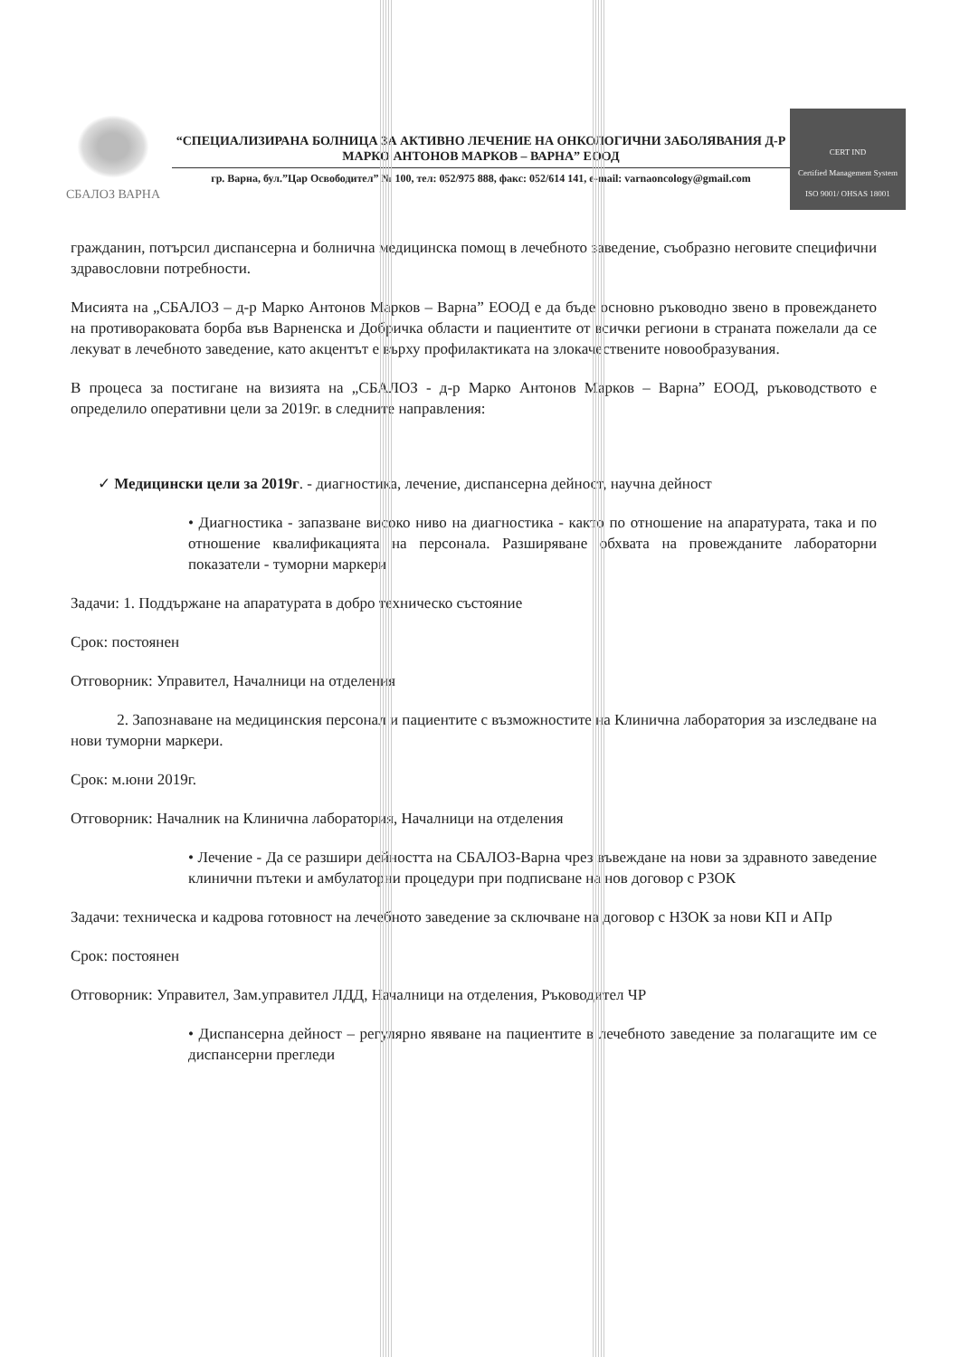СБАЛОЗ ВАРНА
“СПЕЦИАЛИЗИРАНА БОЛНИЦА ЗА АКТИВНО ЛЕЧЕНИЕ НА ОНКОЛОГИЧНИ ЗАБОЛЯВАНИЯ Д-Р МАРКО АНТОНОВ МАРКОВ – ВАРНА” ЕООД
гр. Варна, бул.”Цар Освободител” № 100, тел: 052/975 888, факс: 052/614 141, e-mail: varnaoncology@gmail.com
CERT IND
Certified Management System
ISO 9001/ OHSAS 18001
гражданин, потърсил диспансерна и болнична медицинска помощ в лечебното заведение, съобразно неговите специфични здравословни потребности.
Мисията на „СБАЛОЗ – д-р Марко Антонов Марков – Варна” ЕООД е да бъде основно ръководно звено в провеждането на противораковата борба във Варненска и Добричка области и пациентите от всички региони в страната пожелали да се лекуват в лечебното заведение, като акцентът е върху профилактиката на злокачествените новообразувания.
В процеса за постигане на визията на „СБАЛОЗ - д-р Марко Антонов Марков – Варна” ЕООД, ръководството е определило оперативни цели за 2019г. в следните направления:
✓ Медицински цели за 2019г. - диагностика, лечение, диспансерна дейност, научна дейност
• Диагностика - запазване високо ниво на диагностика - както по отношение на апаратурата, така и по отношение квалификацията на персонала. Разширяване обхвата на провежданите лабораторни показатели - туморни маркери
Задачи: 1. Поддържане на апаратурата в добро техническо състояние
Срок: постоянен
Отговорник: Управител, Началници на отделения
2. Запознаване на медицинския персонал и пациентите с възможностите на Клинична лаборатория за изследване на нови туморни маркери.
Срок: м.юни 2019г.
Отговорник: Началник на Клинична лаборатория, Началници на отделения
• Лечение - Да се разшири дейността на СБАЛОЗ-Варна чрез въвеждане на нови за здравното заведение клинични пътеки и амбулаторни процедури при подписване на нов договор с РЗОК
Задачи: техническа и кадрова готовност на лечебното заведение за сключване на договор с НЗОК за нови КП и АПр
Срок: постоянен
Отговорник: Управител, Зам.управител ЛДД, Началници на отделения, Ръководител ЧР
• Диспансерна дейност – регулярно явяване на пациентите в лечебното заведение за полагащите им се диспансерни прегледи